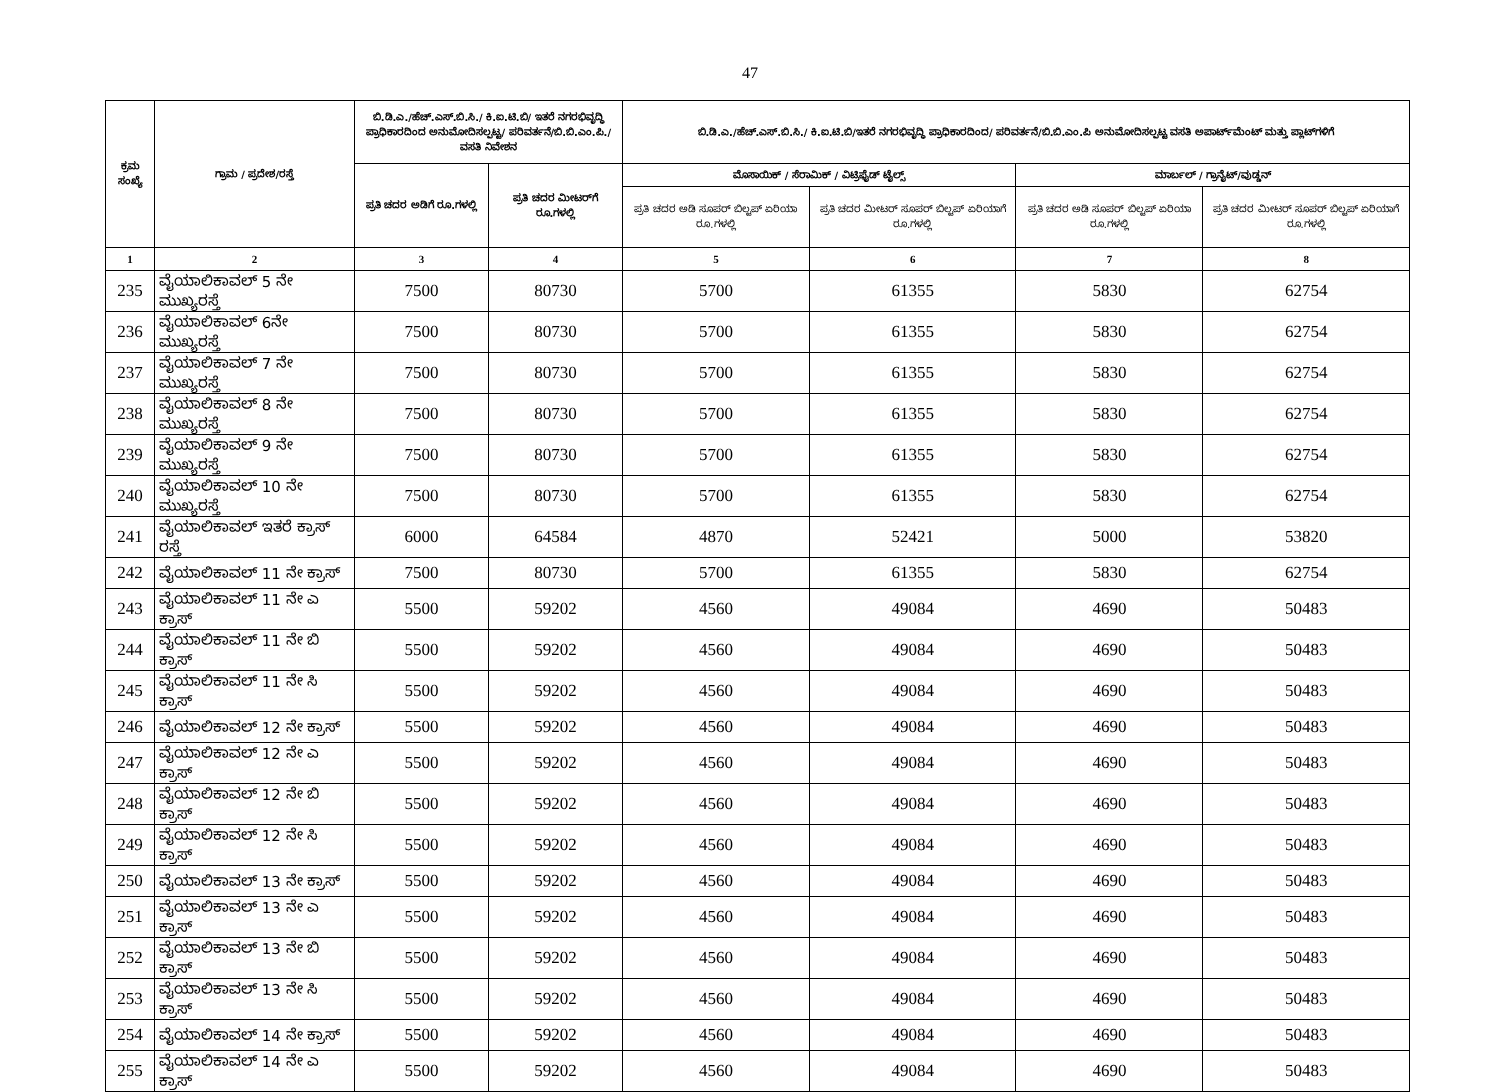47
| ಕ್ರಮ ಸಂಖ್ಯೆ | ಗ್ರಾಮ / ಪ್ರದೇಶ/ರಸ್ತೆ | ಬಿ.ಡಿ.ಎ./ಹೆಚ್.ಎಸ್.ಬಿ.ಸಿ./ ಕಿ.ಐ.ಟಿ.ಬಿ/ ಇತರೆ ನಗರಭಿವೃದ್ಧಿ ಪ್ರಾಧಿಕಾರದಿಂದ ಅನುಮೋದಿಸಲ್ಪಟ್ಟ/ ಪರಿವರ್ತನೆ/ಬಿ.ಬಿ.ಎಂ.ಪಿ./ವಸತಿ ನಿವೇಶನ | | ಬಿ.ಡಿ.ಎ./ಹೆಚ್.ಎಸ್.ಬಿ.ಸಿ./ ಕಿ.ಐ.ಟಿ.ಬಿ/ಇತರೆ ನಗರಭಿವೃದ್ಧಿ ಪ್ರಾಧಿಕಾರದಿಂದ/ ಪರಿವರ್ತನೆ/ಬಿ.ಬಿ.ಎಂ.ಪಿ ಅನುಮೋದಿಸಲ್ಪಟ್ಟ ವಸತಿ ಅಪಾರ್ಟ್‌ಮೆಂಟ್ ಮತ್ತು ಪ್ಲಾಟ್‌ಗಳಿಗೆ | | | |
| --- | --- | --- | --- | --- | --- | --- | --- |
| | | ಪ್ರತಿ ಚದರ ಅಡಿಗೆ ರೂ.ಗಳಲ್ಲಿ | ಪ್ರತಿ ಚದರ ಮೀಟರ್‌ಗೆ ರೂ.ಗಳಲ್ಲಿ | ಮೊಸಾಯಿಕ್ / ಸೆರಾಮಿಕ್ / ವಿಟ್ರಿಫೈಡ್ ಟೈಲ್ಸ್ | | ಮಾರ್ಬಲ್ / ಗ್ರಾನೈಟ್/ವುಡ್ಡನ್ | |
| | | | | ಪ್ರತಿ ಚದರ ಅಡಿ ಸೂಪರ್ ಬಿಲ್ಟಪ್ ಏರಿಯಾ ರೂ.ಗಳಲ್ಲಿ | ಪ್ರತಿ ಚದರ ಮೀಟರ್ ಸೂಪರ್ ಬಿಲ್ಟಪ್ ಏರಿಯಾಗೆ ರೂ.ಗಳಲ್ಲಿ | ಪ್ರತಿ ಚದರ ಅಡಿ ಸೂಪರ್ ಬಿಲ್ಟಪ್ ಏರಿಯಾ ರೂ.ಗಳಲ್ಲಿ | ಪ್ರತಿ ಚದರ ಮೀಟರ್ ಸೂಪರ್ ಬಿಲ್ಟಪ್ ಏರಿಯಾಗೆ ರೂ.ಗಳಲ್ಲಿ |
| 1 | 2 | 3 | 4 | 5 | 6 | 7 | 8 |
| 235 | ವೈಯಾಲಿಕಾವಲ್ 5 ನೇ ಮುಖ್ಯರಸ್ತೆ | 7500 | 80730 | 5700 | 61355 | 5830 | 62754 |
| 236 | ವೈಯಾಲಿಕಾವಲ್ 6ನೇ ಮುಖ್ಯರಸ್ತೆ | 7500 | 80730 | 5700 | 61355 | 5830 | 62754 |
| 237 | ವೈಯಾಲಿಕಾವಲ್ 7 ನೇ ಮುಖ್ಯರಸ್ತೆ | 7500 | 80730 | 5700 | 61355 | 5830 | 62754 |
| 238 | ವೈಯಾಲಿಕಾವಲ್ 8 ನೇ ಮುಖ್ಯರಸ್ತೆ | 7500 | 80730 | 5700 | 61355 | 5830 | 62754 |
| 239 | ವೈಯಾಲಿಕಾವಲ್ 9 ನೇ ಮುಖ್ಯರಸ್ತೆ | 7500 | 80730 | 5700 | 61355 | 5830 | 62754 |
| 240 | ವೈಯಾಲಿಕಾವಲ್ 10 ನೇ ಮುಖ್ಯರಸ್ತೆ | 7500 | 80730 | 5700 | 61355 | 5830 | 62754 |
| 241 | ವೈಯಾಲಿಕಾವಲ್ ಇತರೆ ಕ್ರಾಸ್ ರಸ್ತೆ | 6000 | 64584 | 4870 | 52421 | 5000 | 53820 |
| 242 | ವೈಯಾಲಿಕಾವಲ್ 11 ನೇ ಕ್ರಾಸ್ | 7500 | 80730 | 5700 | 61355 | 5830 | 62754 |
| 243 | ವೈಯಾಲಿಕಾವಲ್ 11 ನೇ ಎ ಕ್ರಾಸ್ | 5500 | 59202 | 4560 | 49084 | 4690 | 50483 |
| 244 | ವೈಯಾಲಿಕಾವಲ್ 11 ನೇ ಬಿ ಕ್ರಾಸ್ | 5500 | 59202 | 4560 | 49084 | 4690 | 50483 |
| 245 | ವೈಯಾಲಿಕಾವಲ್ 11 ನೇ ಸಿ ಕ್ರಾಸ್ | 5500 | 59202 | 4560 | 49084 | 4690 | 50483 |
| 246 | ವೈಯಾಲಿಕಾವಲ್ 12 ನೇ ಕ್ರಾಸ್ | 5500 | 59202 | 4560 | 49084 | 4690 | 50483 |
| 247 | ವೈಯಾಲಿಕಾವಲ್ 12 ನೇ ಎ ಕ್ರಾಸ್ | 5500 | 59202 | 4560 | 49084 | 4690 | 50483 |
| 248 | ವೈಯಾಲಿಕಾವಲ್ 12 ನೇ ಬಿ ಕ್ರಾಸ್ | 5500 | 59202 | 4560 | 49084 | 4690 | 50483 |
| 249 | ವೈಯಾಲಿಕಾವಲ್ 12 ನೇ ಸಿ ಕ್ರಾಸ್ | 5500 | 59202 | 4560 | 49084 | 4690 | 50483 |
| 250 | ವೈಯಾಲಿಕಾವಲ್ 13 ನೇ ಕ್ರಾಸ್ | 5500 | 59202 | 4560 | 49084 | 4690 | 50483 |
| 251 | ವೈಯಾಲಿಕಾವಲ್ 13 ನೇ ಎ ಕ್ರಾಸ್ | 5500 | 59202 | 4560 | 49084 | 4690 | 50483 |
| 252 | ವೈಯಾಲಿಕಾವಲ್ 13 ನೇ ಬಿ ಕ್ರಾಸ್ | 5500 | 59202 | 4560 | 49084 | 4690 | 50483 |
| 253 | ವೈಯಾಲಿಕಾವಲ್ 13 ನೇ ಸಿ ಕ್ರಾಸ್ | 5500 | 59202 | 4560 | 49084 | 4690 | 50483 |
| 254 | ವೈಯಾಲಿಕಾವಲ್ 14 ನೇ ಕ್ರಾಸ್ | 5500 | 59202 | 4560 | 49084 | 4690 | 50483 |
| 255 | ವೈಯಾಲಿಕಾವಲ್ 14 ನೇ ಎ ಕ್ರಾಸ್ | 5500 | 59202 | 4560 | 49084 | 4690 | 50483 |